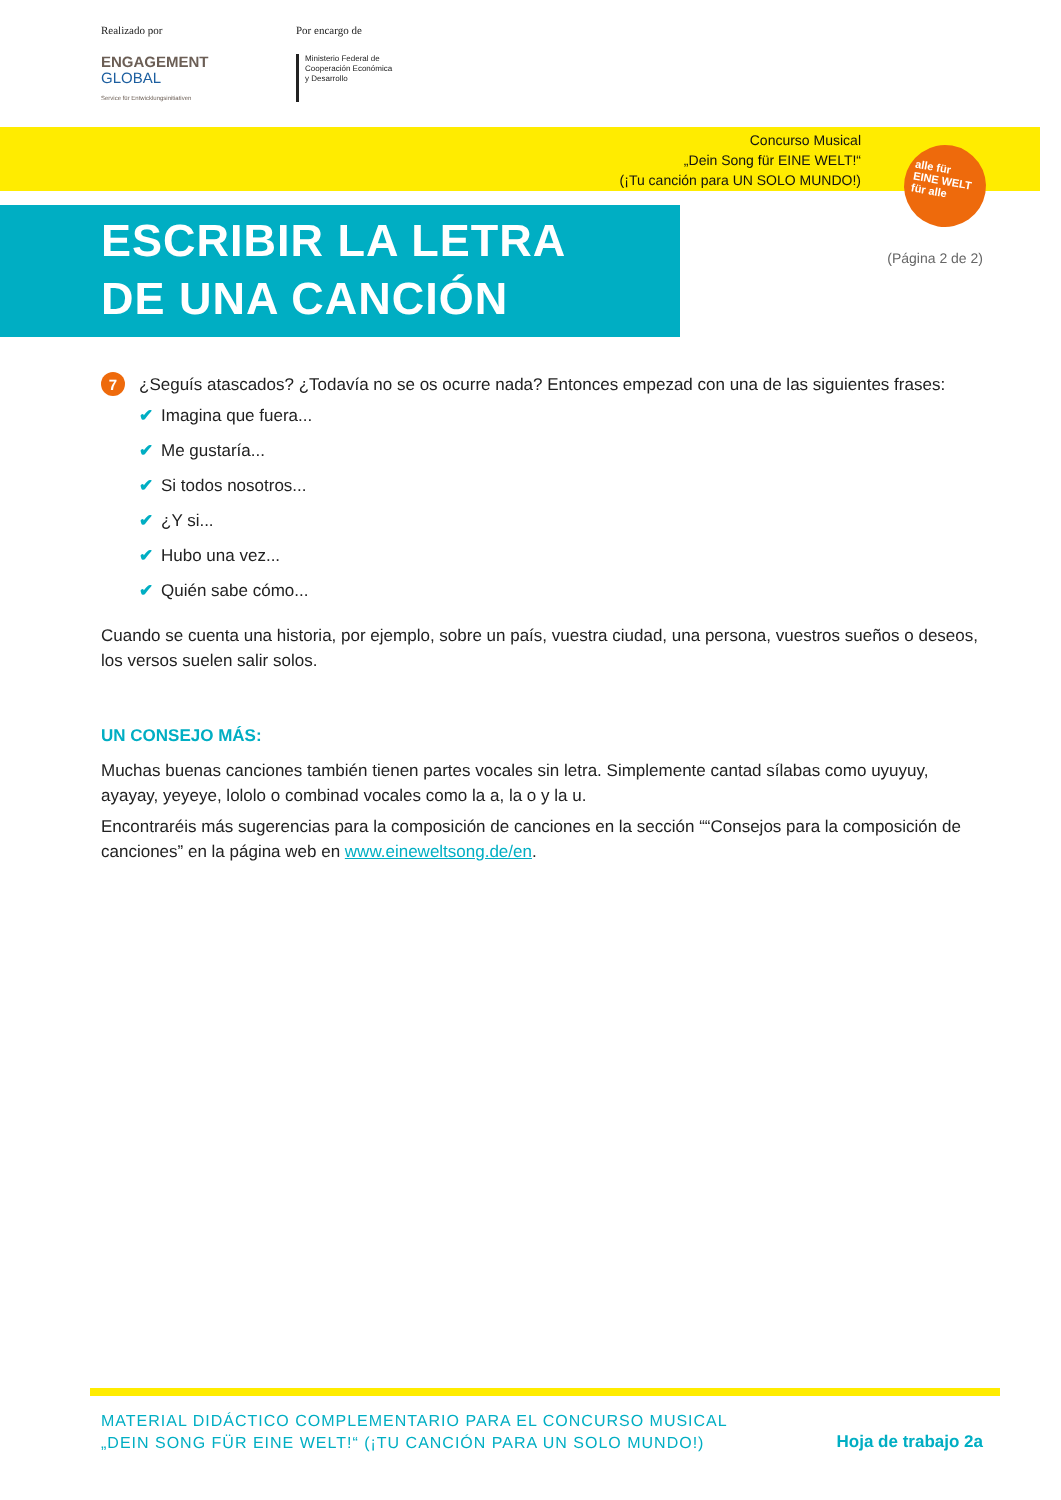Realizado por
ENGAGEMENT
GLOBAL
Service für Entwicklungsinitiativen
Por encargo de
Ministerio Federal de
Cooperación Económica
y Desarrollo
Concurso Musical
„Dein Song für EINE WELT!“
(¡Tu canción para UN SOLO MUNDO!)
alle für
EINE WELT
für alle
ESCRIBIR LA LETRA
DE UNA CANCIÓN
(Página 2 de 2)
7 ¿Seguís atascados? ¿Todavía no se os ocurre nada? Entonces empezad con una de las siguientes frases:
✔ Imagina que fuera...
✔ Me gustaría...
✔ Si todos nosotros...
✔ ¿Y si...
✔ Hubo una vez...
✔ Quién sabe cómo...
Cuando se cuenta una historia, por ejemplo, sobre un país, vuestra ciudad, una persona, vuestros sueños o deseos, los versos suelen salir solos.
UN CONSEJO MÁS:
Muchas buenas canciones también tienen partes vocales sin letra. Simplemente cantad sílabas como uyuyuy, ayayay, yeyeye, lololo o combinad vocales como la a, la o y la u.
Encontraréis más sugerencias para la composición de canciones en la sección ““Consejos para la composición de canciones” en la página web en www.eineweltsong.de/en.
MATERIAL DIDÁCTICO COMPLEMENTARIO PARA EL CONCURSO MUSICAL
„DEIN SONG FÜR EINE WELT!“ (¡TU CANCIÓN PARA UN SOLO MUNDO!)
Hoja de trabajo 2a